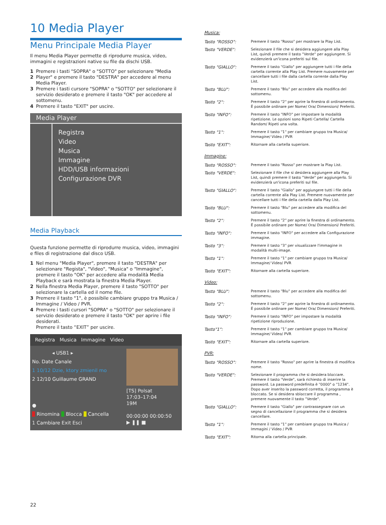10 Media Player
Menu Principale Media Player
Il menu Media Player permette di riprodurre musica, video, immagini e registrazioni native su file da dischi USB.
1 Premere i tasti "SOPRA" o "SOTTO" per selezionare "Media
2 Player" e premere il tasto "DESTRA" per accedere al menu Media Player.
3 Premere i tasti cursore "SOPRA" o "SOTTO" per selezionare il servizio desiderato e premere il tasto "OK" per accedere al sottomenu.
4 Premere il tasto "EXIT" per uscire.
Media Player
Registra
Video
Musica
Immagine
HDD/USB informazioni
Configurazione DVR
Media Playback
Questa funzione permette di riprodurre musica, video, immagini e files di registrazione dal disco USB.
1 Nel menu "Media Player", premere il tasto "DESTRA" per selezionare "Regista", "Video", "Musica" o "Immagine", premere il tasto "OK" per accedere alla modalità Media Playback e sarà mostrata la finestra Media Player.
2 Nella finestra Media Player, premere il tasto "SOTTO" per selezionare la cartella ed il nome file.
3 Premere il tasto "1", è possibile cambiare gruppo tra Musica / Immagine / Video / PVR.
4 Premere i tasti cursori "SOPRA" o "SOTTO" per selezionare il servizio desiderato e premere il tasto "OK" per aprire i file desiderati.
Premere il tasto “EXIT” per uscire.
Registra Musica Immagine Video
◂ USB1 ▸
No. Date Canale
1 10/12 Dzie, ktory zmienil mo
2 12/10 Guillaume GRAND
●
Rinomina Blocca Cancella
1 Cambiare Exit Esci
[TS] Polsat
17:03–17:04
19M
00:00:00 00:00:50
▶ ❚❚ ■
Musica:
| Tasto "ROSSO": | Premere il tasto "Rosso" per mostrare la Play List. |
| Tasto "VERDE": | Selezionare il file che si desidera aggiungere alla Play List, quindi premere il tasto "Verde" per aggiungere. Si evidenzierà un'icona preferiti sul file. |
| Tasto "GIALLO": | Premere il tasto "Giallo" per aggiungere tutti i file della cartella corrente alla Play List. Premere nuovamente per cancellare tutti i file dalla cartella corrente dalla Play List. |
| Tasto "BLU": | Premere il tasto "Blu" per accedere alla modifica del sottomenu. |
| Tasto "2": | Premere il tasto "2" per aprire la finestra di ordinamento. È possibile ordinare per Nome/ Ora/ Dimensioni/ Preferiti. |
| Tasto "INFO": | Premere il tasto "INFO" per impostare la modalità ripetizione. Le opzioni sono Ripeti Cartella/ Cartella Random/ Ripeti una volta. |
| Tasto "1": | Premere il tasto "1" per cambiare gruppo tra Musica/ Immagine/ Video / PVR |
| Tasto "EXIT": | Ritornare alla cartella superiore. |
Immagine:
| Tasto "ROSSO": | Premere il tasto "Rosso" per mostrare la Play List. |
| Tasto "VERDE": | Selezionare il file che si desidera aggiungere alla Play List, quindi premere il tasto "Verde" per aggiungerlo. Si evidenzierà un'icona preferiti sul file. |
| Tasto "GIALLO": | Premere il tasto "Giallo" per aggiungere tutti i file della cartella corrente alla Play List. Premere nuovamente per cancellare tutti i file della cartella dalla Play List. |
| Tasto "BLU": | Premere il tasto "Blu" per accedere alla modifica del sottomenu. |
| Tasto "2": | Premere il tasto "2" per aprire la finestra di ordinamento. È possibile ordinare per Nome/ Ora/ Dimensioni/ Preferiti. |
| Tasto "INFO": | Premere il tasto "INFO" per accedere alla Configurazione immagine. |
| Tasto "3": | Premere il tasto "3" per visualizzare l'immagine in modalità multi-image. |
| Tasto "1": | Premere il tasto "1" per cambiare gruppo tra Musica/ Immagine/ Video/ PVR |
| Tasto "EXIT": | Ritornare alla cartella superiore. |
Video:
| Tasto "BLU": | Premere il tasto "Blu" per accedere alla modifica del sottomenu. |
| Tasto "2": | Premere il tasto "2" per aprire la finestra di ordinamento. È possibile ordinare per Nome/ Ora/ Dimensioni/ Preferiti. |
| Tasto "INFO": | Premere il tasto "INFO" per impostare la modalità ripetizione riproduzione. |
| Tasto"1": | Premere il tasto "1" per cambiare gruppo tra Musica/ Immagine/ Video/ PVR |
| Tasto "EXIT": | Ritornare alla cartella superiore. |
PVR:
| Tasto "ROSSO": | Premere il tasto "Rosso" per aprire la finestra di modifica nome. |
| Tasto "VERDE": | Selezionare il programma che si desidera bloccare. Premere il tasto "Verde", sarà richiesto di inserire la password. La password predefinita è "0000" o "1234". Dopo aver inserito la password corretta, il programma è bloccato. Se si desidera sbloccare il programma , premere nuovamente il tasto "Verde". |
| Tasto "GIALLO": | Premere il tasto "Giallo" per contrassegnare con un segno di cancellazione il programma che si desidera cancellare. |
| Tasto "1": | Premere il tasto "1" per cambiare gruppo tra Musica / Immagini / Video / PVR |
| Tasto "EXIT": | Ritorna alla cartella principale. |
22